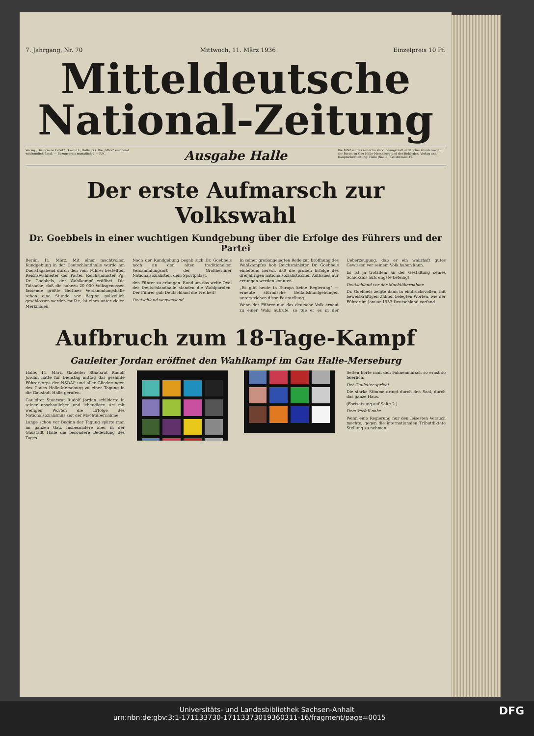7. Jahrgang, Nr. 70 Mittwoch, 11. März 1936 Einzelpreis 10 Pf.
Mitteldeutsche
National-Zeitung
Verlag „Die braune Front", G.m.b.H., Halle (S.). Die „MNZ" erscheint wöchentlich 7mal. — Bezugspreis monatlich 2.— RM.
Ausgabe Halle
Die MNZ ist das amtliche Verkündungsblatt sämtlicher Gliederungen der Partei im Gau Halle-Merseburg und der Behörden. Verlag und Hauptschriftleitung: Halle (Saale), Geiststraße 47.
Der erste Aufmarsch zur Volkswahl
Dr. Goebbels in einer wuchtigen Kundgebung über die Erfolge des Führers und der Partei
Berlin, 11. März. Mit einer machtvollen Kundgebung in der Deutschlandhalle wurde am Dienstagabend durch den vom Führer bestellten Reichswahlleiter der Partei, Reichsminister Pg. Dr. Goebbels, der Wahlkampf eröffnet. Die Tatsache, daß die nahezu 20 000 Volksgenossen fassende größte Berliner Versammlungshalle schon eine Stunde vor Beginn polizeilich geschlossen werden mußte, ist eines unter vielen Merkmalen.
Nach der Kundgebung begab sich Dr. Goebbels noch an den alten traditionellen Versammlungsort der Großberliner Nationalsozialisten, dem Sportpalast.
den Führer zu erlangen. Rund um das weite Oval der Deutschlandhalle standen die Wahlparolen: Der Führer gab Deutschland die Freiheit!
Deutschland wegweisend
In seiner großangelegten Rede zur Eröffnung des Wahlkampfes hob Reichsminister Dr. Goebbels einleitend hervor, daß die großen Erfolge des dreijährigen nationalsozialistischen Aufbaues nur errungen werden konnten.
„Es gibt heute in Europa keine Regierung" — erneute stürmische Beifallskundgebungen unterstrichen diese Feststellung.
Wenn der Führer nun das deutsche Volk erneut zu einer Wahl aufrufe, so tue er es in der Ueberzeugung, daß er ein wahrhaft gutes Gewissen vor seinem Volk haben kann.
Es ist ja trotzdem an der Gestaltung seines Schicksals aufs engste beteiligt.
Deutschland vor der Machtübernahme
Dr. Goebbels zeigte dann in eindrucksvollen, mit beweiskräftigen Zahlen belegten Worten, wie der Führer im Januar 1933 Deutschland vorfand.
Aufbruch zum 18-Tage-Kampf
Gauleiter Jordan eröffnet den Wahlkampf im Gau Halle-Merseburg
Halle, 11. März. Gauleiter Staatsrat Rudolf Jordan hatte für Dienstag mittag das gesamte Führerkorps der NSDAP und aller Gliederungen des Gaues Halle-Merseburg zu einer Tagung in die Gaustadt Halle gerufen.
Gauleiter Staatsrat Rudolf Jordan schilderte in seiner anschaulichen und lebendigen Art mit wenigen Worten die Erfolge des Nationalsozialismus seit der Machtübernahme.
Lange schon vor Beginn der Tagung spürte man im ganzen Gau, insbesondere aber in der Gaustadt Halle die besondere Bedeutung des Tages.
Selten hörte man den Fahnenmarsch so ernst so feierlich.
Der Gauleiter spricht
Die starke Stimme dringt durch den Saal, durch das ganze Haus.
(Fortsetzung auf Seite 2.)
Dem Verfall nahe
Wenn eine Regierung nur den leisesten Versuch machte, gegen die internationalen Tributdiktate Stellung zu nehmen.
Universitäts- und Landesbibliothek Sachsen-Anhalt
urn:nbn:de:gbv:3:1-171133730-17113373019360311-16/fragment/page=0015 DFG